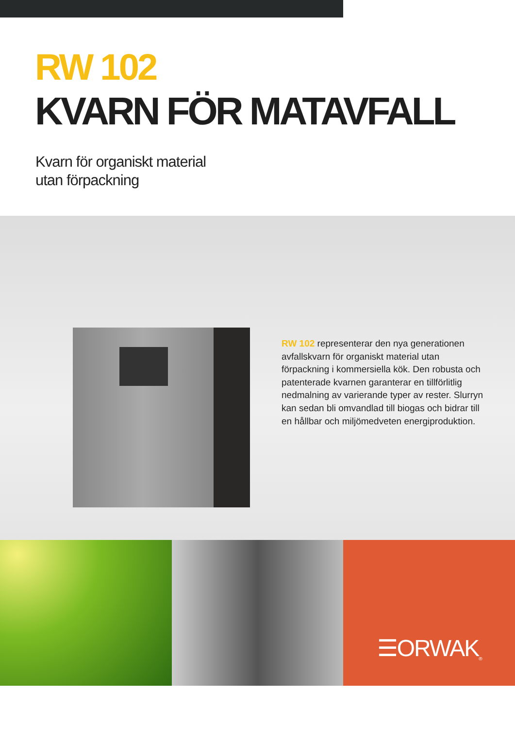RW 102
KVARN FÖR MATAVFALL
Kvarn för organiskt material
utan förpackning
RW 102 representerar den nya generationen avfallskvarn för organiskt material utan förpackning i kommersiella kök. Den robusta och patenterade kvarnen garanterar en tillförlitlig nedmalning av varierande typer av rester. Slurryn kan sedan bli omvandlad till biogas och bidrar till en hållbar och miljömedveten energiproduktion.
☰ORWAK<sup>®</sup>